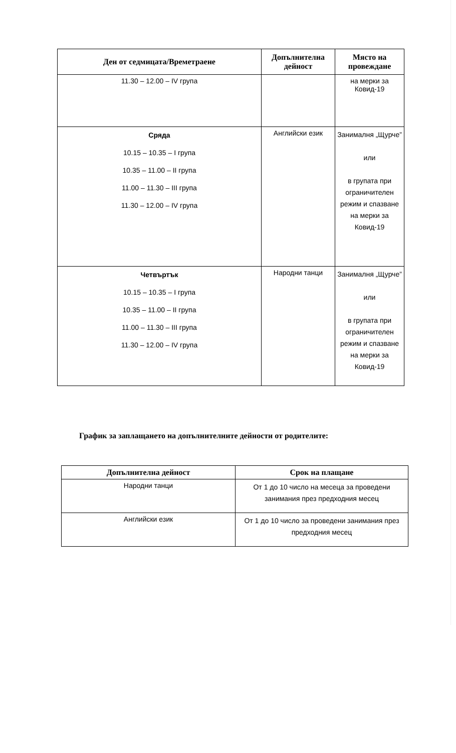| Ден от седмицата/Времетраене | Допълнителна дейност | Място на провеждане |
| --- | --- | --- |
| 11.30 – 12.00 – IV група | | на мерки за Ковид-19 |
| Сряда 10.15 – 10.35 – I група 10.35 – 11.00 – II група 11.00 – 11.30 – III група 11.30 – 12.00 – IV група | Английски език | Занималня „Щурче” или в групата при ограничителен режим и спазване на мерки за Ковид-19 |
| Четвъртък 10.15 – 10.35 – I група 10.35 – 11.00 – II група 11.00 – 11.30 – III група 11.30 – 12.00 – IV група | Народни танци | Занималня „Щурче” или в групата при ограничителен режим и спазване на мерки за Ковид-19 |
График за заплащането на допълнителните дейности от родителите:
| Допълнителна дейност | Срок на плащане |
| --- | --- |
| Народни танци | От 1 до 10 число на месеца за проведени занимания през предходния месец |
| Английски език | От 1 до 10 число за проведени занимания през предходния месец |